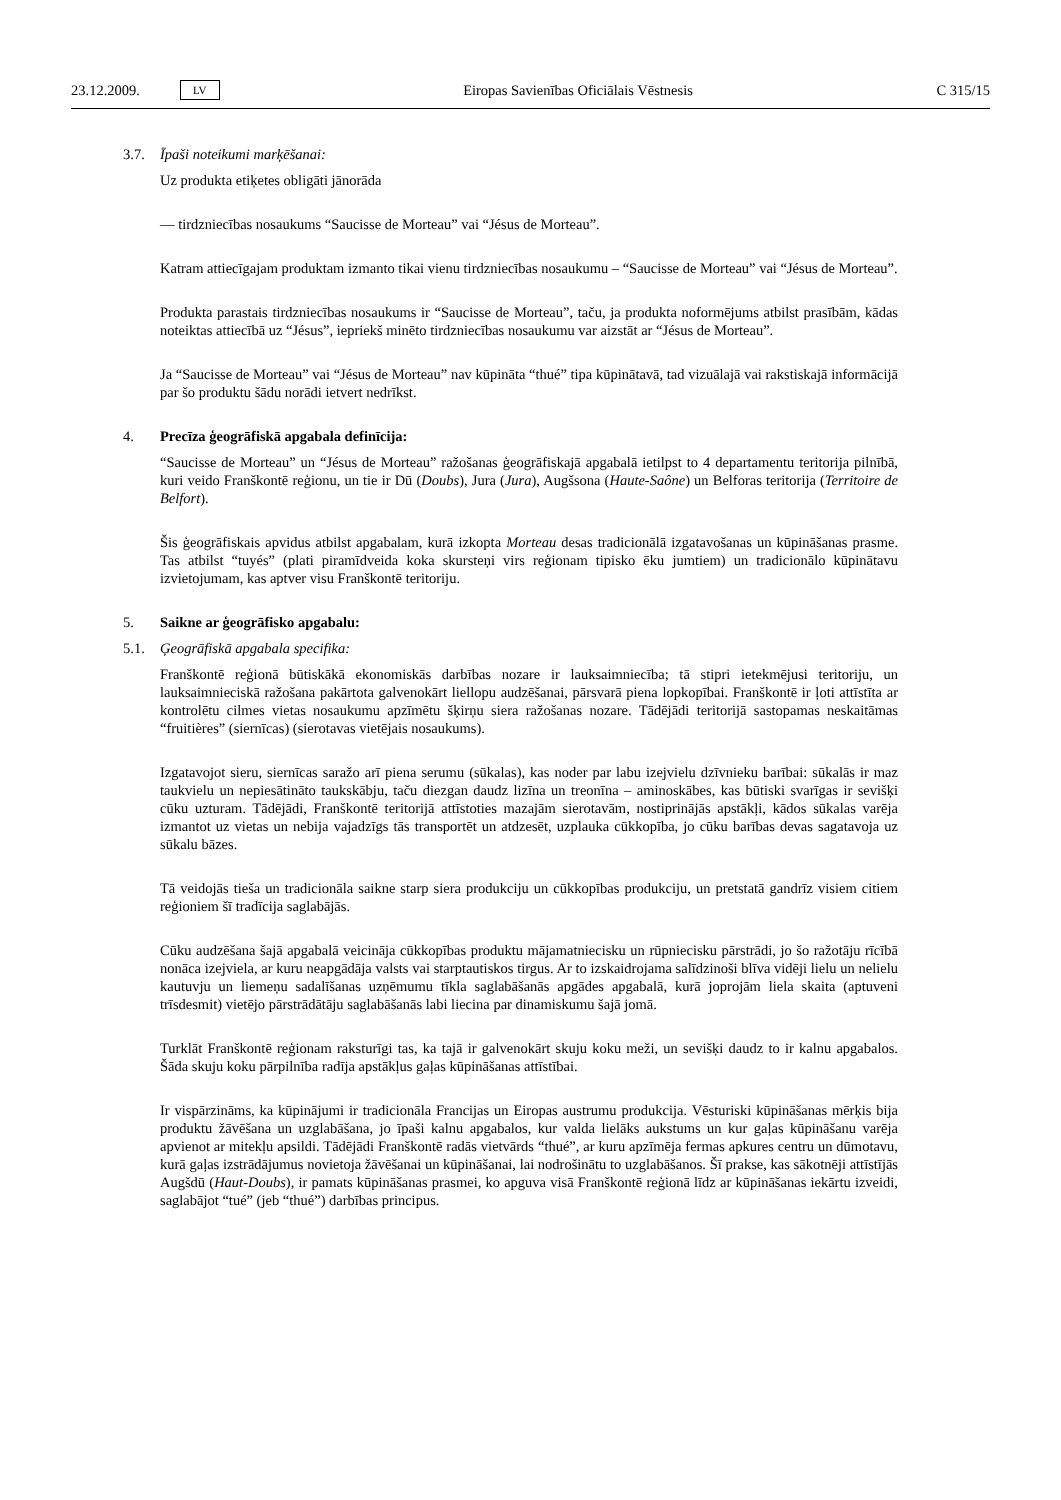23.12.2009. LV Eiropas Savienības Oficiālais Vēstnesis C 315/15
3.7. Īpaši noteikumi marķēšanai:
Uz produkta etiķetes obligāti jānorāda
— tirdzniecības nosaukums “Saucisse de Morteau” vai “Jésus de Morteau”.
Katram attiecīgajam produktam izmanto tikai vienu tirdzniecības nosaukumu – “Saucisse de Morteau” vai “Jésus de Morteau”.
Produkta parastais tirdzniecības nosaukums ir “Saucisse de Morteau”, taču, ja produkta noformējums atbilst prasībām, kādas noteiktas attiecībā uz “Jésus”, iepriekš minēto tirdzniecības nosaukumu var aizstāt ar “Jésus de Morteau”.
Ja “Saucisse de Morteau” vai “Jésus de Morteau” nav kūpināta “thué” tipa kūpinātavā, tad vizuālajā vai rakstiskajā informācijā par šo produktu šādu norādi ietvert nedrīkst.
4. Precīza ģeogrāfiskā apgabala definīcija:
“Saucisse de Morteau” un “Jésus de Morteau” ražošanas ģeogrāfiskajā apgabalā ietilpst to 4 departamentu teritorija pilnībā, kuri veido Franškontē reģionu, un tie ir Dū (Doubs), Jura (Jura), Augšsona (Haute-Saône) un Belforas teritorija (Territoire de Belfort).
Šis ģeogrāfiskais apvidus atbilst apgabalam, kurā izkopta Morteau desas tradicionālā izgatavošanas un kūpināšanas prasme. Tas atbilst “tuyés” (plati piramīdveida koka skursteņi virs reģionam tipisko ēku jumtiem) un tradicionālo kūpinātavu izvietojumam, kas aptver visu Franškontē teritoriju.
5. Saikne ar ģeogrāfisko apgabalu:
5.1. Ģeogrāfiskā apgabala specifika:
Franškontē reģionā būtiskākā ekonomiskās darbības nozare ir lauksaimniecība; tā stipri ietekmējusi teritoriju, un lauksaimnieciskā ražošana pakārtota galvenokārt liellopu audzēšanai, pārsvarā piena lopkopībai. Franškontē ir ļoti attīstīta ar kontrolētu cilmes vietas nosaukumu apzīmētu šķirņu siera ražošanas nozare. Tādējādi teritorijā sastopamas neskaitāmas “fruitières” (siernīcas) (sierotavas vietējais nosaukums).
Izgatavojot sieru, siernīcas saražo arī piena serumu (sūkalas), kas noder par labu izejvielu dzīvnieku barībai: sūkalās ir maz taukvielu un nepiesātināto taukskābju, taču diezgan daudz lizīna un treonīna – aminoskābes, kas būtiski svarīgas ir sevišķi cūku uzturam. Tādējādi, Franškontē teritorijā attīstoties mazajām sierotavām, nostiprinājās apstākļi, kādos sūkalas varēja izmantot uz vietas un nebija vajadzīgs tās transportēt un atdzesēt, uzplauka cūkkopība, jo cūku barības devas sagatavoja uz sūkalu bāzes.
Tā veidojās tieša un tradicionāla saikne starp siera produkciju un cūkkopības produkciju, un pretstatā gandrīz visiem citiem reģioniem šī tradīcija saglabājās.
Cūku audzēšana šajā apgabalā veicināja cūkkopības produktu mājamatniecisku un rūpniecisku pārstrādi, jo šo ražotāju rīcībā nonāca izejviela, ar kuru neapgādāja valsts vai starptautiskos tirgus. Ar to izskaidrojama salīdzinoši blīva vidēji lielu un nelielu kautuvju un liemeņu sadalīšanas uzņēmumu tīkla saglabāšanās apgādes apgabalā, kurā joprojām liela skaita (aptuveni trīsdesmit) vietējo pārstrādātāju saglabāšanās labi liecina par dinamiskumu šajā jomā.
Turklāt Franškontē reģionam raksturīgi tas, ka tajā ir galvenokārt skuju koku meži, un sevišķi daudz to ir kalnu apgabalos. Šāda skuju koku pārpilnība radīja apstākļus gaļas kūpināšanas attīstībai.
Ir vispārzināms, ka kūpinājumi ir tradicionāla Francijas un Eiropas austrumu produkcija. Vēsturiski kūpināšanas mērķis bija produktu žāvēšana un uzglabāšana, jo īpaši kalnu apgabalos, kur valda lielāks aukstums un kur gaļas kūpināšanu varēja apvienot ar mitekļu apsildi. Tādējādi Franškontē radās vietvārds “thué”, ar kuru apzīmēja fermas apkures centru un dūmotavu, kurā gaļas izstrādājumus novietoja žāvēšanai un kūpināšanai, lai nodrošinātu to uzglabāšanos. Šī prakse, kas sākotnēji attīstījās Augšdū (Haut-Doubs), ir pamats kūpināšanas prasmei, ko apguva visā Franškontē reģionā līdz ar kūpināšanas iekārtu izveidi, saglabājot “tué” (jeb “thué”) darbības principus.